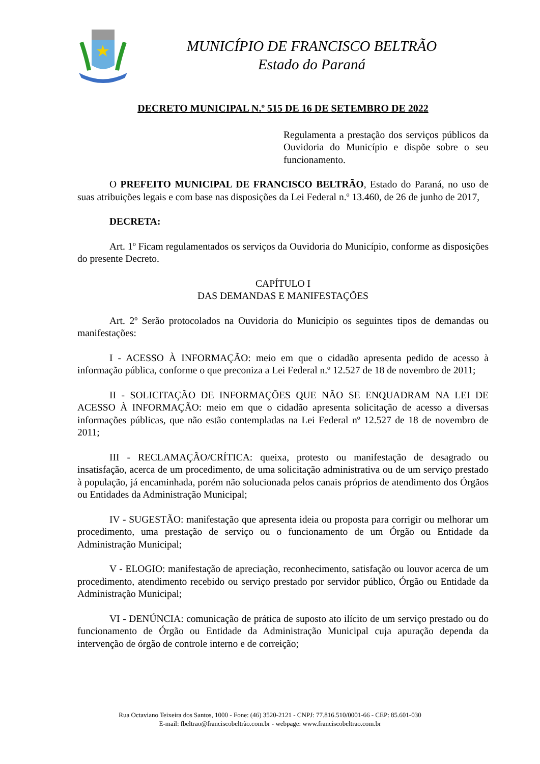MUNICÍPIO DE FRANCISCO BELTRÃO
Estado do Paraná
DECRETO MUNICIPAL N.º 515 DE 16 DE SETEMBRO DE 2022
Regulamenta a prestação dos serviços públicos da Ouvidoria do Município e dispõe sobre o seu funcionamento.
O PREFEITO MUNICIPAL DE FRANCISCO BELTRÃO, Estado do Paraná, no uso de suas atribuições legais e com base nas disposições da Lei Federal n.º 13.460, de 26 de junho de 2017,
DECRETA:
Art. 1º Ficam regulamentados os serviços da Ouvidoria do Município, conforme as disposições do presente Decreto.
CAPÍTULO I
DAS DEMANDAS E MANIFESTAÇÕES
Art. 2º Serão protocolados na Ouvidoria do Município os seguintes tipos de demandas ou manifestações:
I - ACESSO À INFORMAÇÃO: meio em que o cidadão apresenta pedido de acesso à informação pública, conforme o que preconiza a Lei Federal n.º 12.527 de 18 de novembro de 2011;
II - SOLICITAÇÃO DE INFORMAÇÕES QUE NÃO SE ENQUADRAM NA LEI DE ACESSO À INFORMAÇÃO: meio em que o cidadão apresenta solicitação de acesso a diversas informações públicas, que não estão contempladas na Lei Federal nº 12.527 de 18 de novembro de 2011;
III - RECLAMAÇÃO/CRÍTICA: queixa, protesto ou manifestação de desagrado ou insatisfação, acerca de um procedimento, de uma solicitação administrativa ou de um serviço prestado à população, já encaminhada, porém não solucionada pelos canais próprios de atendimento dos Órgãos ou Entidades da Administração Municipal;
IV - SUGESTÃO: manifestação que apresenta ideia ou proposta para corrigir ou melhorar um procedimento, uma prestação de serviço ou o funcionamento de um Órgão ou Entidade da Administração Municipal;
V - ELOGIO: manifestação de apreciação, reconhecimento, satisfação ou louvor acerca de um procedimento, atendimento recebido ou serviço prestado por servidor público, Órgão ou Entidade da Administração Municipal;
VI - DENÚNCIA: comunicação de prática de suposto ato ilícito de um serviço prestado ou do funcionamento de Órgão ou Entidade da Administração Municipal cuja apuração dependa da intervenção de órgão de controle interno e de correição;
Rua Octaviano Teixeira dos Santos, 1000 - Fone: (46) 3520-2121 - CNPJ: 77.816.510/0001-66 - CEP: 85.601-030
E-mail: fbeltrao@franciscobeltrão.com.br - webpage: www.franciscobeltrao.com.br